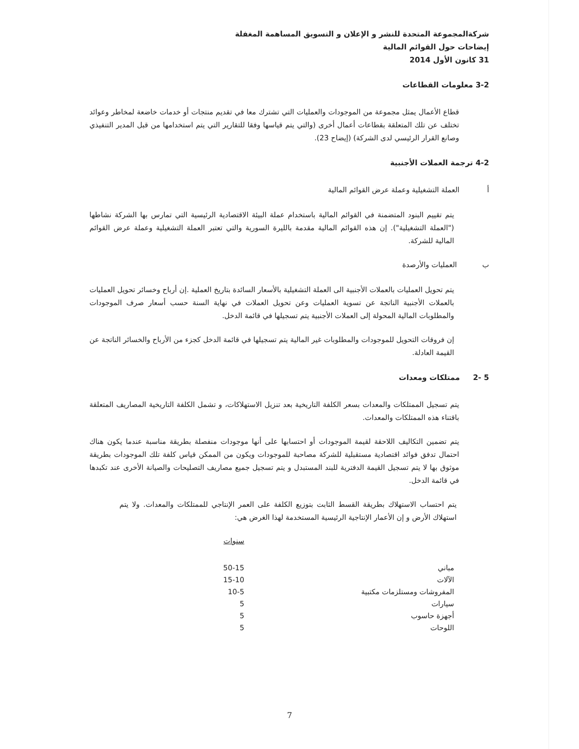شركةالمجموعة المتحدة للنشر و الإعلان و التسويق المساهمة المغفلة
إيضاحات حول القوائم المالية
31 كانون الأول 2014
3-2 معلومات القطاعات
قطاع الأعمال يمثل مجموعة من الموجودات والعمليات التي تشترك معا في تقديم منتجات أو خدمات خاضعة لمخاطر وعوائد تختلف عن تلك المتعلقة بقطاعات أعمال أخرى (والتي يتم قياسها وفقا للتقارير التي يتم استخدامها من قبل المدير التنفيذي وصانع القرار الرئيسي لدى الشركة) (إيضاح 23).
4-2 ترجمة العملات الأجنبية
أ العملة التشغيلية وعملة عرض القوائم المالية
يتم تقييم البنود المتضمنة في القوائم المالية باستخدام عملة البيئة الاقتصادية الرئيسية التي تمارس بها الشركة نشاطها ("العملة التشغيلية"). إن هذه القوائم المالية مقدمة بالليرة السورية والتي تعتبر العملة التشغيلية وعملة عرض القوائم المالية للشركة.
ب العمليات والأرصدة
يتم تحويل العمليات بالعملات الأجنبية الى العملة التشغيلية بالأسعار السائدة بتاريخ العملية .إن أرباح وخسائر تحويل العمليات بالعملات الأجنبية الناتجة عن تسوية العمليات وعن تحويل العملات في نهاية السنة حسب أسعار صرف الموجودات والمطلوبات المالية المحولة إلى العملات الأجنبية يتم تسجيلها في قائمة الدخل.
إن فروقات التحويل للموجودات والمطلوبات غير المالية يتم تسجيلها في قائمة الدخل كجزء من الأرباح والخسائر الناتجة عن القيمة العادلة.
5 -2 ممتلكات ومعدات
يتم تسجيل الممتلكات والمعدات بسعر الكلفة التاريخية بعد تنزيل الاستهلاكات، و تشمل الكلفة التاريخية المصاريف المتعلقة باقتناء هذه الممتلكات والمعدات.
يتم تضمين التكاليف اللاحقة لقيمة الموجودات أو احتسابها على أنها موجودات منفصلة بطريقة مناسبة عندما يكون هناك احتمال تدفق فوائد اقتصادية مستقبلية للشركة مصاحبة للموجودات ويكون من الممكن قياس كلفة تلك الموجودات بطريقة موثوق بها لا يتم تسجيل القيمة الدفترية للبند المستبدل و يتم تسجيل جميع مصاريف التصليحات والصيانة الأخرى عند تكبدها في قائمة الدخل.
يتم احتساب الاستهلاك بطريقة القسط الثابت بتوزيع الكلفة على العمر الإنتاجي للممتلكات والمعدات. ولا يتم استهلاك الأرض و إن الأعمار الإنتاجية الرئيسية المستخدمة لهذا الغرض هي:
| | سنوات |
| مباني | 50-15 |
| الآلات | 15-10 |
| المفروشات ومستلزمات مكتبية | 10-5 |
| سيارات | 5 |
| أجهزة حاسوب | 5 |
| اللوحات | 5 |
7